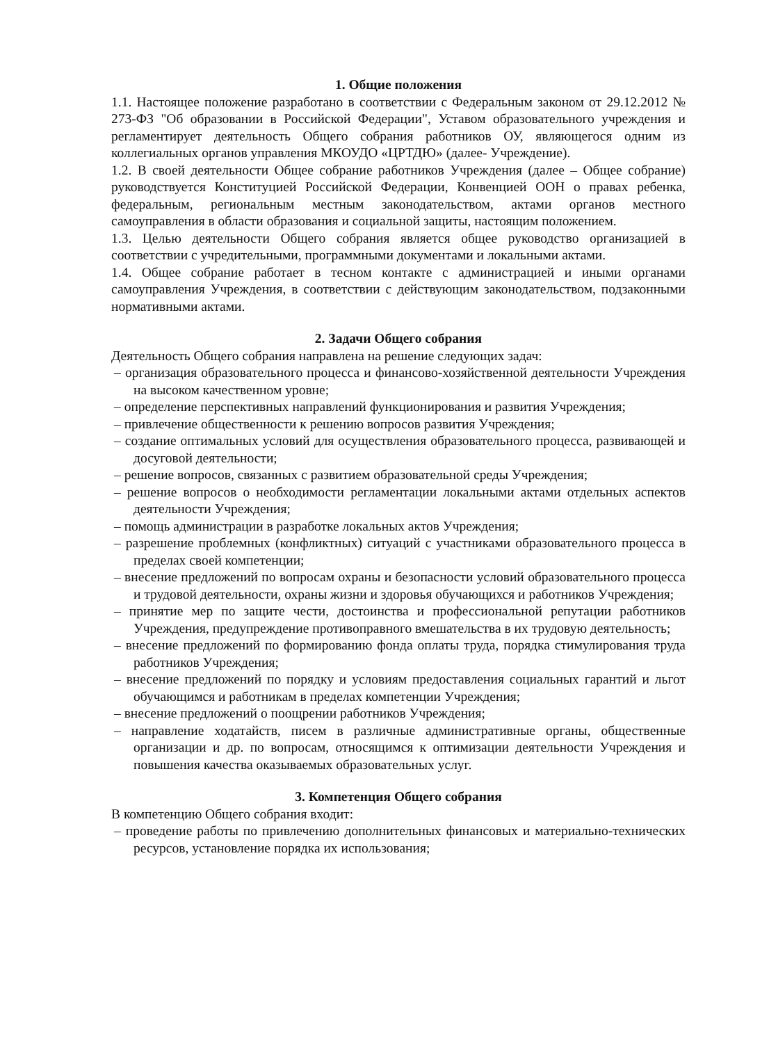1. Общие положения
1.1. Настоящее положение разработано в соответствии с Федеральным законом от 29.12.2012 № 273-ФЗ "Об образовании в Российской Федерации", Уставом образовательного учреждения и регламентирует деятельность Общего собрания работников ОУ, являющегося одним из коллегиальных органов управления МКОУДО «ЦРТДЮ» (далее- Учреждение).
1.2. В своей деятельности Общее собрание работников Учреждения (далее – Общее собрание) руководствуется Конституцией Российской Федерации, Конвенцией ООН о правах ребенка, федеральным, региональным местным законодательством, актами органов местного самоуправления в области образования и социальной защиты, настоящим положением.
1.3. Целью деятельности Общего собрания является общее руководство организацией в соответствии с учредительными, программными документами и локальными актами.
1.4. Общее собрание работает в тесном контакте с администрацией и иными органами самоуправления Учреждения, в соответствии с действующим законодательством, подзаконными нормативными актами.
2. Задачи Общего собрания
Деятельность Общего собрания направлена на решение следующих задач:
– организация образовательного процесса и финансово-хозяйственной деятельности Учреждения на высоком качественном уровне;
– определение перспективных направлений функционирования и развития Учреждения;
– привлечение общественности к решению вопросов развития Учреждения;
– создание оптимальных условий для осуществления образовательного процесса, развивающей и досуговой деятельности;
– решение вопросов, связанных с развитием образовательной среды Учреждения;
– решение вопросов о необходимости регламентации локальными актами отдельных аспектов деятельности Учреждения;
– помощь администрации в разработке локальных актов Учреждения;
– разрешение проблемных (конфликтных) ситуаций с участниками образовательного процесса в пределах своей компетенции;
– внесение предложений по вопросам охраны и безопасности условий образовательного процесса и трудовой деятельности, охраны жизни и здоровья обучающихся и работников Учреждения;
– принятие мер по защите чести, достоинства и профессиональной репутации работников Учреждения, предупреждение противоправного вмешательства в их трудовую деятельность;
– внесение предложений по формированию фонда оплаты труда, порядка стимулирования труда работников Учреждения;
– внесение предложений по порядку и условиям предоставления социальных гарантий и льгот обучающимся и работникам в пределах компетенции Учреждения;
– внесение предложений о поощрении работников Учреждения;
– направление ходатайств, писем в различные административные органы, общественные организации и др. по вопросам, относящимся к оптимизации деятельности Учреждения и повышения качества оказываемых образовательных услуг.
3. Компетенция Общего собрания
В компетенцию Общего собрания входит:
– проведение работы по привлечению дополнительных финансовых и материально-технических ресурсов, установление порядка их использования;